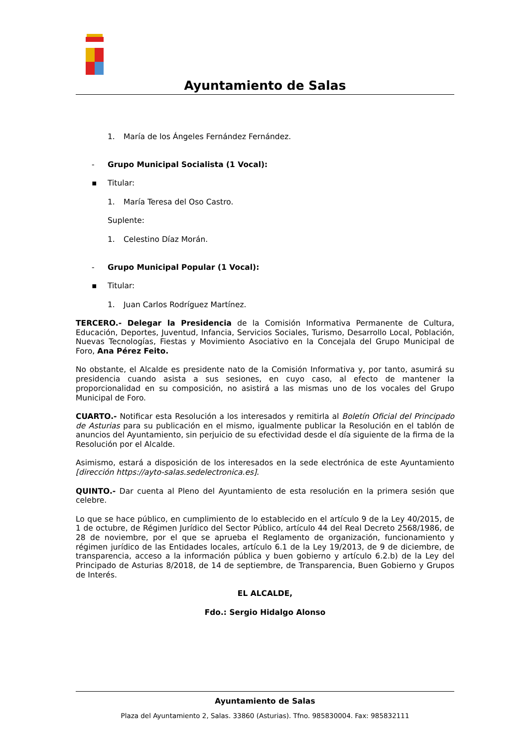Ayuntamiento de Salas
1. María de los Ángeles Fernández Fernández.
- Grupo Municipal Socialista (1 Vocal):
▪ Titular:
1. María Teresa del Oso Castro.
Suplente:
1. Celestino Díaz Morán.
- Grupo Municipal Popular (1 Vocal):
▪ Titular:
1. Juan Carlos Rodríguez Martínez.
TERCERO.- Delegar la Presidencia de la Comisión Informativa Permanente de Cultura, Educación, Deportes, Juventud, Infancia, Servicios Sociales, Turismo, Desarrollo Local, Población, Nuevas Tecnologías, Fiestas y Movimiento Asociativo en la Concejala del Grupo Municipal de Foro, Ana Pérez Feito.
No obstante, el Alcalde es presidente nato de la Comisión Informativa y, por tanto, asumirá su presidencia cuando asista a sus sesiones, en cuyo caso, al efecto de mantener la proporcionalidad en su composición, no asistirá a las mismas uno de los vocales del Grupo Municipal de Foro.
CUARTO.- Notificar esta Resolución a los interesados y remitirla al Boletín Oficial del Principado de Asturias para su publicación en el mismo, igualmente publicar la Resolución en el tablón de anuncios del Ayuntamiento, sin perjuicio de su efectividad desde el día siguiente de la firma de la Resolución por el Alcalde.
Asimismo, estará a disposición de los interesados en la sede electrónica de este Ayuntamiento [dirección https://ayto-salas.sedelectronica.es].
QUINTO.- Dar cuenta al Pleno del Ayuntamiento de esta resolución en la primera sesión que celebre.
Lo que se hace público, en cumplimiento de lo establecido en el artículo 9 de la Ley 40/2015, de 1 de octubre, de Régimen Jurídico del Sector Público, artículo 44 del Real Decreto 2568/1986, de 28 de noviembre, por el que se aprueba el Reglamento de organización, funcionamiento y régimen jurídico de las Entidades locales, artículo 6.1 de la Ley 19/2013, de 9 de diciembre, de transparencia, acceso a la información pública y buen gobierno y artículo 6.2.b) de la Ley del Principado de Asturias 8/2018, de 14 de septiembre, de Transparencia, Buen Gobierno y Grupos de Interés.
EL ALCALDE,
Fdo.: Sergio Hidalgo Alonso
Ayuntamiento de Salas
Plaza del Ayuntamiento 2, Salas. 33860 (Asturias). Tfno. 985830004. Fax: 985832111